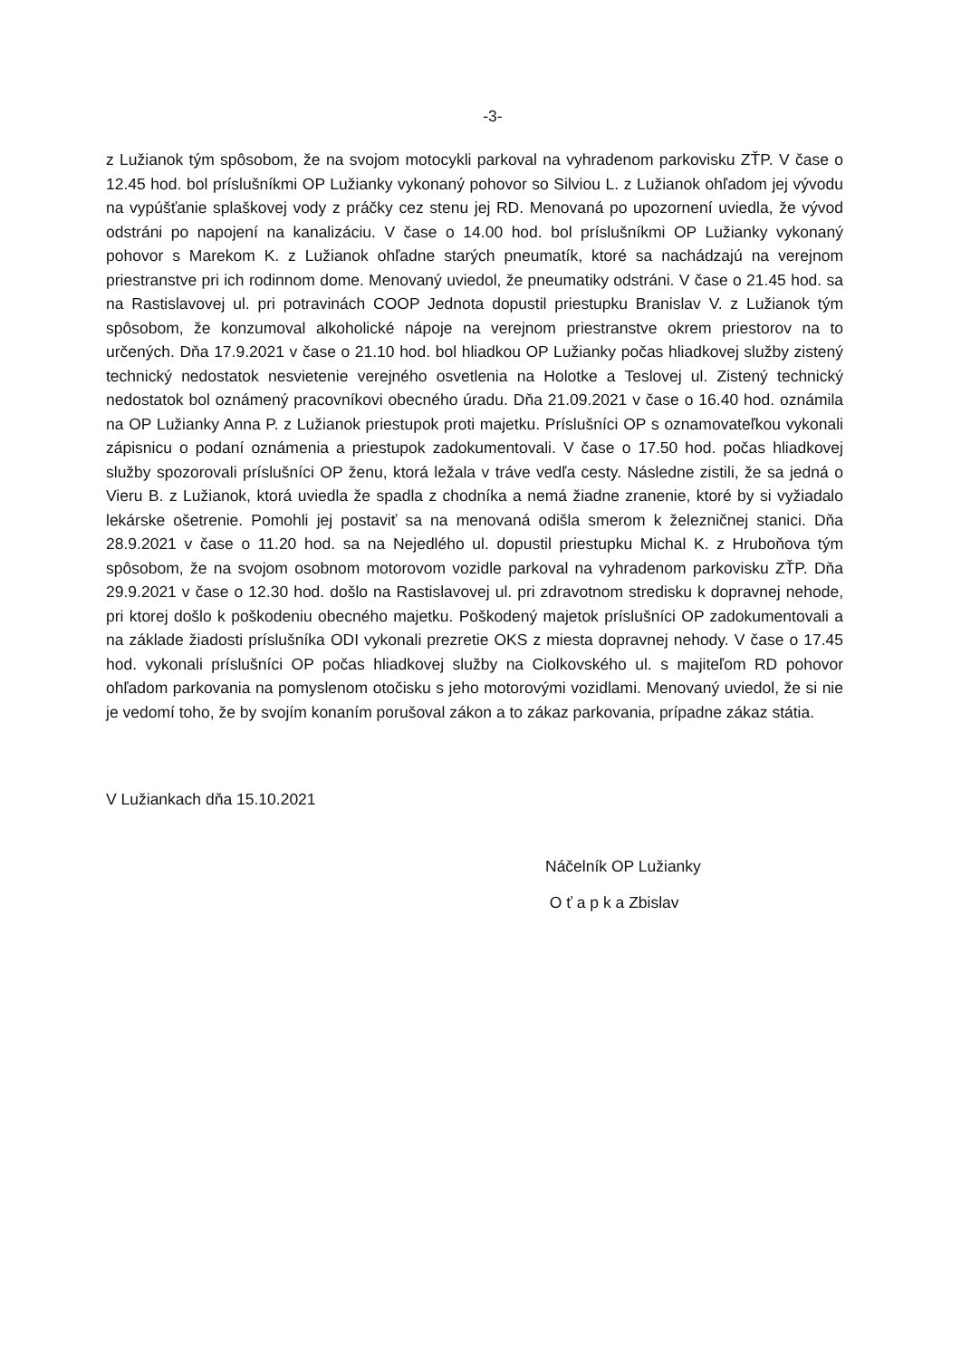-3-
z Lužianok tým spôsobom, že na svojom motocykli parkoval na vyhradenom parkovisku ZŤP. V čase o 12.45 hod. bol príslušníkmi OP Lužianky vykonaný pohovor so Silviou L. z Lužianok ohľadom jej vývodu na vypúšťanie splaškovej vody z práčky cez stenu jej RD. Menovaná po upozornení uviedla, že vývod odstráni po napojení na kanalizáciu. V čase o 14.00 hod. bol príslušníkmi OP Lužianky vykonaný pohovor s Marekom K. z Lužianok ohľadne starých pneumatík, ktoré sa nachádzajú na verejnom priestranstve pri ich rodinnom dome. Menovaný uviedol, že pneumatiky odstráni. V čase o 21.45 hod. sa na Rastislavovej ul. pri potravinách COOP Jednota dopustil priestupku Branislav V. z Lužianok tým spôsobom, že konzumoval alkoholické nápoje na verejnom priestranstve okrem priestorov na to určených. Dňa 17.9.2021 v čase o 21.10 hod. bol hliadkou OP Lužianky počas hliadkovej služby zistený technický nedostatok nesvietenie verejného osvetlenia na Holotke a Teslovej ul. Zistený technický nedostatok bol oznámený pracovníkovi obecného úradu. Dňa 21.09.2021 v čase o 16.40 hod. oznámila na OP Lužianky Anna P. z Lužianok priestupok proti majetku. Príslušníci OP s oznamovateľkou vykonali zápisnicu o podaní oznámenia a priestupok zadokumentovali. V čase o 17.50 hod. počas hliadkovej služby spozorovali príslušníci OP ženu, ktorá ležala v tráve vedľa cesty. Následne zistili, že sa jedná o Vieru B. z Lužianok, ktorá uviedla že spadla z chodníka a nemá žiadne zranenie, ktoré by si vyžiadalo lekárske ošetrenie. Pomohli jej postaviť sa na menovaná odišla smerom k železničnej stanici. Dňa 28.9.2021 v čase o 11.20 hod. sa na Nejedlého ul. dopustil priestupku Michal K. z Hruboňova tým spôsobom, že na svojom osobnom motorovom vozidle parkoval na vyhradenom parkovisku ZŤP. Dňa 29.9.2021 v čase o 12.30 hod. došlo na Rastislavovej ul. pri zdravotnom stredisku k dopravnej nehode, pri ktorej došlo k poškodeniu obecného majetku. Poškodený majetok príslušníci OP zadokumentovali a na základe žiadosti príslušníka ODI vykonali prezretie OKS z miesta dopravnej nehody. V čase o 17.45 hod. vykonali príslušníci OP počas hliadkovej služby na Ciolkovského ul. s majiteľom RD pohovor ohľadom parkovania na pomyslenom otočisku s jeho motorovými vozidlami. Menovaný uviedol, že si nie je vedomí toho, že by svojím konaním porušoval zákon a to zákaz parkovania, prípadne zákaz státia.
V Lužiankach dňa 15.10.2021
Náčelník OP Lužianky
O ť a p k a Zbislav